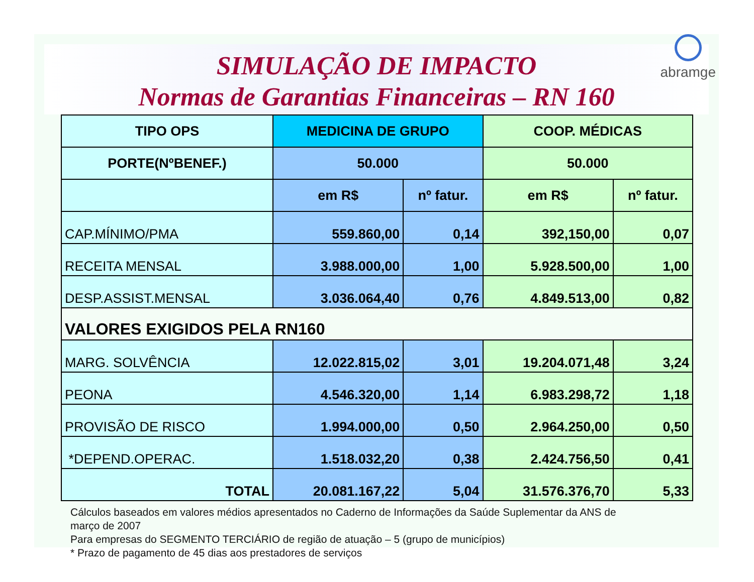abramge
SIMULAÇÃO DE IMPACTO
Normas de Garantias Financeiras – RN 160
| TIPO OPS | MEDICINA DE GRUPO | | COOP. MÉDICAS | |
| PORTE(NºBENEF.) | 50.000 | | 50.000 | |
| | em R$ | nº fatur. | em R$ | nº fatur. |
| CAP.MÍNIMO/PMA | 559.860,00 | 0,14 | 392,150,00 | 0,07 |
| RECEITA MENSAL | 3.988.000,00 | 1,00 | 5.928.500,00 | 1,00 |
| DESP.ASSIST.MENSAL | 3.036.064,40 | 0,76 | 4.849.513,00 | 0,82 |
| VALORES EXIGIDOS PELA RN160 | | | | |
| MARG. SOLVÊNCIA | 12.022.815,02 | 3,01 | 19.204.071,48 | 3,24 |
| PEONA | 4.546.320,00 | 1,14 | 6.983.298,72 | 1,18 |
| PROVISÃO DE RISCO | 1.994.000,00 | 0,50 | 2.964.250,00 | 0,50 |
| *DEPEND.OPERAC. | 1.518.032,20 | 0,38 | 2.424.756,50 | 0,41 |
| TOTAL | 20.081.167,22 | 5,04 | 31.576.376,70 | 5,33 |
Cálculos baseados em valores médios apresentados no Caderno de Informações da Saúde Suplementar da ANS de
março de 2007
Para empresas do SEGMENTO TERCIÁRIO de região de atuação – 5 (grupo de municípios)
* Prazo de pagamento de 45 dias aos prestadores de serviços